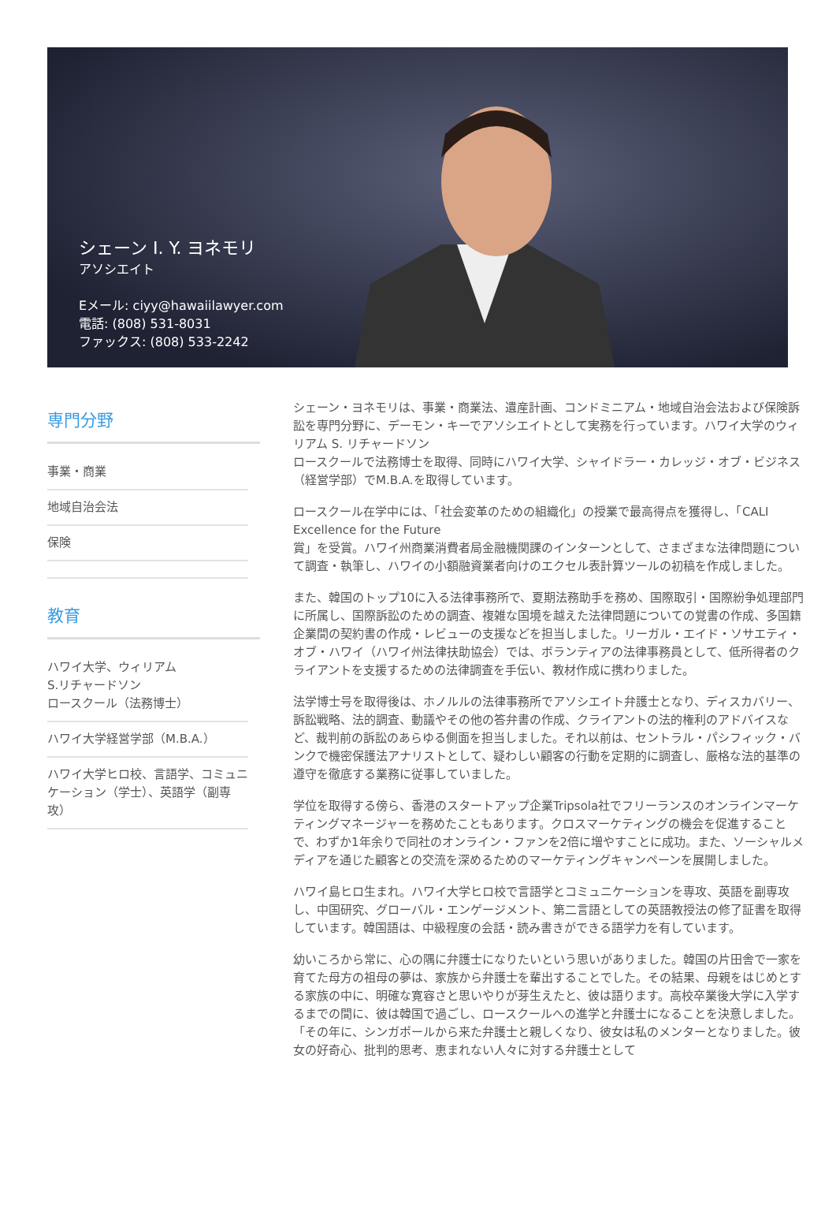シェーン I. Y. ヨネモリ
アソシエイト
Eメール: ciyy@hawaiilawyer.com
電話: (808) 531-8031
ファックス: (808) 533-2242
専門分野
事業・商業
地域自治会法
保険
教育
ハワイ大学、ウィリアム
S.リチャードソン
ロースクール（法務博士）
ハワイ大学経営学部（M.B.A.）
ハワイ大学ヒロ校、言語学、コミュニケーション（学士）、英語学（副専攻）
シェーン・ヨネモリは、事業・商業法、遺産計画、コンドミニアム・地域自治会法および保険訴訟を専門分野に、デーモン・キーでアソシエイトとして実務を行っています。ハワイ大学のウィリアム S. リチャードソン
ロースクールで法務博士を取得、同時にハワイ大学、シャイドラー・カレッジ・オブ・ビジネス（経営学部）でM.B.A.を取得しています。
ロースクール在学中には、「社会変革のための組織化」の授業で最高得点を獲得し、「CALI Excellence for the Future
賞」を受賞。ハワイ州商業消費者局金融機関課のインターンとして、さまざまな法律問題について調査・執筆し、ハワイの小額融資業者向けのエクセル表計算ツールの初稿を作成しました。
また、韓国のトップ10に入る法律事務所で、夏期法務助手を務め、国際取引・国際紛争処理部門に所属し、国際訴訟のための調査、複雑な国境を越えた法律問題についての覚書の作成、多国籍企業間の契約書の作成・レビューの支援などを担当しました。リーガル・エイド・ソサエティ・オブ・ハワイ（ハワイ州法律扶助協会）では、ボランティアの法律事務員として、低所得者のクライアントを支援するための法律調査を手伝い、教材作成に携わりました。
法学博士号を取得後は、ホノルルの法律事務所でアソシエイト弁護士となり、ディスカバリー、訴訟戦略、法的調査、動議やその他の答弁書の作成、クライアントの法的権利のアドバイスなど、裁判前の訴訟のあらゆる側面を担当しました。それ以前は、セントラル・パシフィック・バンクで機密保護法アナリストとして、疑わしい顧客の行動を定期的に調査し、厳格な法的基準の遵守を徹底する業務に従事していました。
学位を取得する傍ら、香港のスタートアップ企業Tripsola社でフリーランスのオンラインマーケティングマネージャーを務めたこともあります。クロスマーケティングの機会を促進することで、わずか1年余りで同社のオンライン・ファンを2倍に増やすことに成功。また、ソーシャルメディアを通じた顧客との交流を深めるためのマーケティングキャンペーンを展開しました。
ハワイ島ヒロ生まれ。ハワイ大学ヒロ校で言語学とコミュニケーションを専攻、英語を副専攻し、中国研究、グローバル・エンゲージメント、第二言語としての英語教授法の修了証書を取得しています。韓国語は、中級程度の会話・読み書きができる語学力を有しています。
幼いころから常に、心の隅に弁護士になりたいという思いがありました。韓国の片田舎で一家を育てた母方の祖母の夢は、家族から弁護士を輩出することでした。その結果、母親をはじめとする家族の中に、明確な寛容さと思いやりが芽生えたと、彼は語ります。高校卒業後大学に入学するまでの間に、彼は韓国で過ごし、ロースクールへの進学と弁護士になることを決意しました。「その年に、シンガポールから来た弁護士と親しくなり、彼女は私のメンターとなりました。彼女の好奇心、批判的思考、恵まれない人々に対する弁護士として